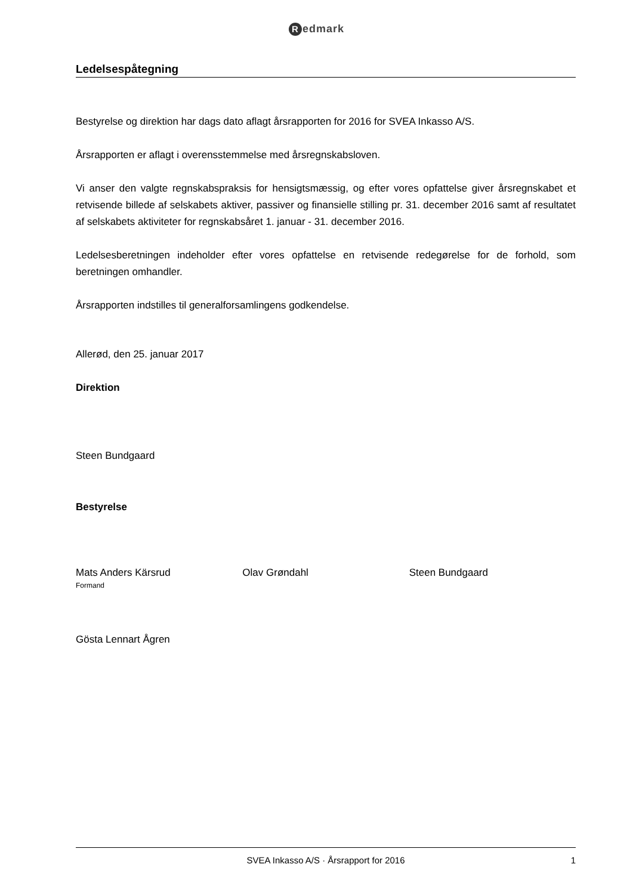Redmark
Ledelsespåtegning
Bestyrelse og direktion har dags dato aflagt årsrapporten for 2016 for SVEA Inkasso A/S.
Årsrapporten er aflagt i overensstemmelse med årsregnskabsloven.
Vi anser den valgte regnskabspraksis for hensigtsmæssig, og efter vores opfattelse giver årsregnskabet et retvisende billede af selskabets aktiver, passiver og finansielle stilling pr. 31. december 2016 samt af resultatet af selskabets aktiviteter for regnskabsåret 1. januar - 31. december 2016.
Ledelsesberetningen indeholder efter vores opfattelse en retvisende redegørelse for de forhold, som beretningen omhandler.
Årsrapporten indstilles til generalforsamlingens godkendelse.
Allerød, den 25. januar 2017
Direktion
Steen Bundgaard
Bestyrelse
Mats Anders Kärsrud
Formand
Olav Grøndahl Steen Bundgaard
Gösta Lennart Ågren
SVEA Inkasso A/S · Årsrapport for 2016 1